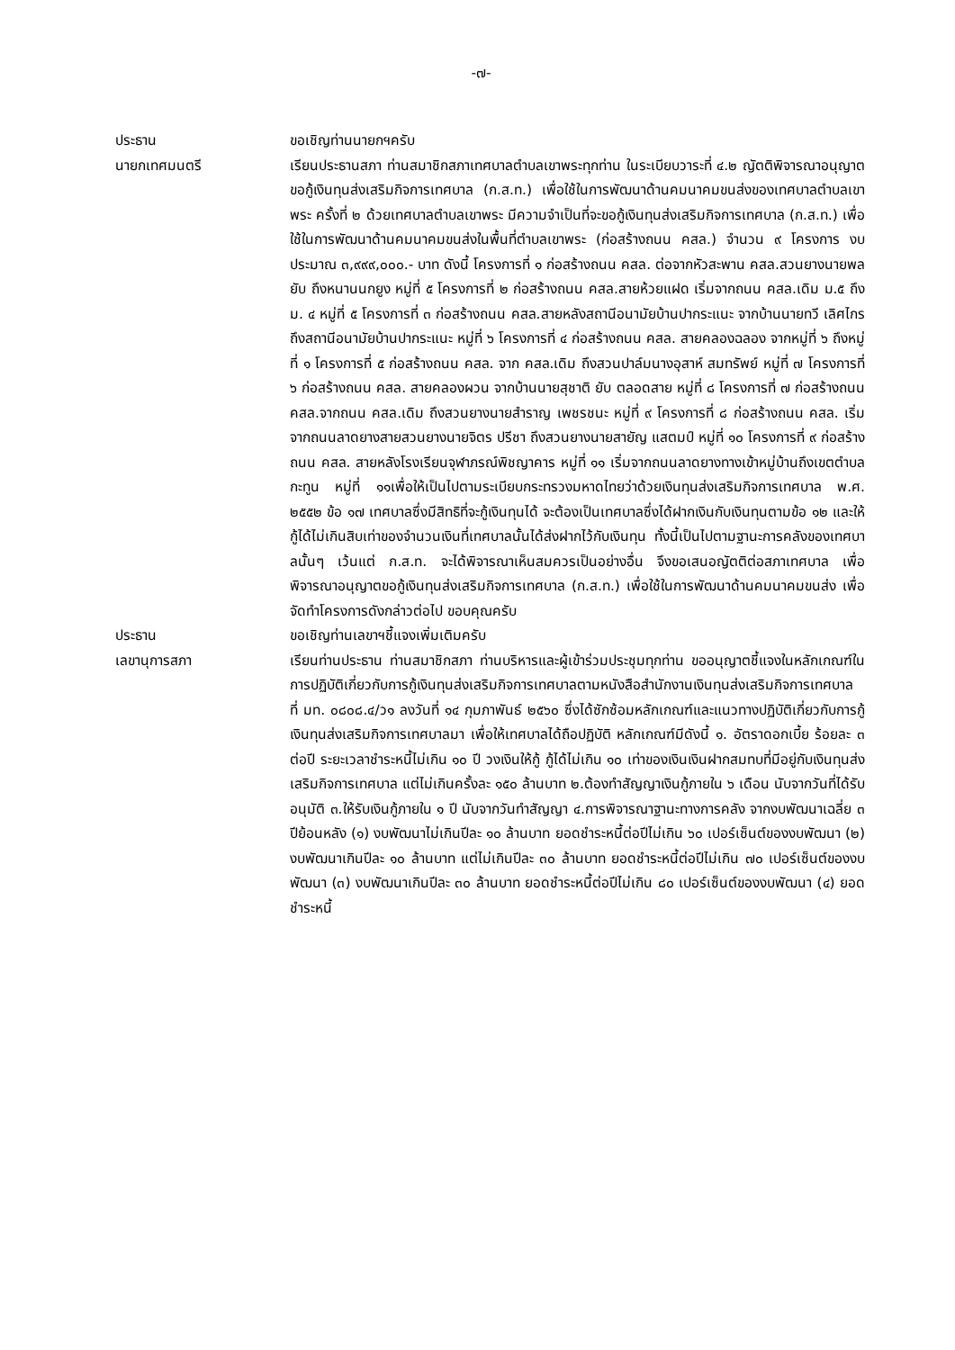-๗-
ประธาน ขอเชิญท่านนายกฯครับ
นายกเทศมนตรี เรียนประธานสภา ท่านสมาชิกสภาเทศบาลตำบลเขาพระทุกท่าน ในระเบียบวาระที่ ๔.๒ ญัตติพิจารณาอนุญาตขอกู้เงินทุนส่งเสริมกิจการเทศบาล (ก.ส.ท.) เพื่อใช้ในการพัฒนาด้านคมนาคมขนส่งของเทศบาลตำบลเขาพระ ครั้งที่ ๒ ด้วยเทศบาลตำบลเขาพระ มีความจำเป็นที่จะขอกู้เงินทุนส่งเสริมกิจการเทศบาล (ก.ส.ท.) เพื่อใช้ในการพัฒนาด้านคมนาคมขนส่งในพื้นที่ตำบลเขาพระ (ก่อสร้างถนน คสล.) จำนวน ๙ โครงการ งบประมาณ ๓,๙๙๙,๐๐๐.- บาท ดังนี้ โครงการที่ ๑ ก่อสร้างถนน คสล. ต่อจากหัวสะพาน คสล.สวนยางนายพล ยับ ถึงหนานนกยูง หมู่ที่ ๕ โครงการที่ ๒ ก่อสร้างถนน คสล.สายห้วยแฝด เริ่มจากถนน คสล.เดิม ม.๕ ถึง ม. ๔ หมู่ที่ ๕ โครงการที่ ๓ ก่อสร้างถนน คสล.สายหลังสถานีอนามัยบ้านปากระแนะ จากบ้านนายทวี เลิศไกร ถึงสถานีอนามัยบ้านปากระแนะ หมู่ที่ ๖ โครงการที่ ๔ ก่อสร้างถนน คสล. สายคลองฉลอง จากหมู่ที่ ๖ ถึงหมู่ที่ ๑ โครงการที่ ๕ ก่อสร้างถนน คสล. จาก คสล.เดิม ถึงสวนปาล์มนางอุสาห์ สมทรัพย์ หมู่ที่ ๗ โครงการที่ ๖ ก่อสร้างถนน คสล. สายคลองผวน จากบ้านนายสุชาติ ยับ ตลอดสาย หมู่ที่ ๘ โครงการที่ ๗ ก่อสร้างถนน คสล.จากถนน คสล.เดิม ถึงสวนยางนายสำราญ เพชรชนะ หมู่ที่ ๙ โครงการที่ ๘ ก่อสร้างถนน คสล. เริ่มจากถนนลาดยางสายสวนยางนายจิตร ปรีชา ถึงสวนยางนายสายัญ แสตมป์ หมู่ที่ ๑๐ โครงการที่ ๙ ก่อสร้างถนน คสล. สายหลังโรงเรียนจุฬาภรณ์พิชญาคาร หมู่ที่ ๑๑ เริ่มจากถนนลาดยางทางเข้าหมู่บ้านถึงเขตตำบลกะทูน หมู่ที่ ๑๑เพื่อให้เป็นไปตามระเบียบกระทรวงมหาดไทยว่าด้วยเงินทุนส่งเสริมกิจการเทศบาล พ.ศ. ๒๕๕๒ ข้อ ๑๗ เทศบาลซึ่งมีสิทธิที่จะกู้เงินทุนได้ จะต้องเป็นเทศบาลซึ่งได้ฝากเงินกับเงินทุนตามข้อ ๑๒ และให้กู้ได้ไม่เกินสิบเท่าของจำนวนเงินที่เทศบาลนั้นได้ส่งฝากไว้กับเงินทุน ทั้งนี้เป็นไปตามฐานะการคลังของเทศบาลนั้นๆ เว้นแต่ ก.ส.ท. จะได้พิจารณาเห็นสมควรเป็นอย่างอื่น จึงขอเสนอญัตติต่อสภาเทศบาล เพื่อพิจารณาอนุญาตขอกู้เงินทุนส่งเสริมกิจการเทศบาล (ก.ส.ท.) เพื่อใช้ในการพัฒนาด้านคมนาคมขนส่ง เพื่อจัดทำโครงการดังกล่าวต่อไป ขอบคุณครับ
ประธาน ขอเชิญท่านเลขาฯชี้แจงเพิ่มเติมครับ
เลขานุการสภา เรียนท่านประธาน ท่านสมาชิกสภา ท่านบริหารและผู้เข้าร่วมประชุมทุกท่าน ขออนุญาตชี้แจงในหลักเกณฑ์ในการปฏิบัติเกี่ยวกับการกู้เงินทุนส่งเสริมกิจการเทศบาลตามหนังสือสำนักงานเงินทุนส่งเสริมกิจการเทศบาล ที่ มท. ๐๘๐๘.๔/ว๑ ลงวันที่ ๑๔ กุมภาพันธ์ ๒๕๖๐ ซึ่งได้ซักซ้อมหลักเกณฑ์และแนวทางปฏิบัติเกี่ยวกับการกู้เงินทุนส่งเสริมกิจการเทศบาลมา เพื่อให้เทศบาลได้ถือปฏิบัติ หลักเกณฑ์มีดังนี้ ๑. อัตราดอกเบี้ย ร้อยละ ๓ ต่อปี ระยะเวลาชำระหนี้ไม่เกิน ๑๐ ปี วงเงินให้กู้ กู้ได้ไม่เกิน ๑๐ เท่าของเงินเงินฝากสมทบที่มีอยู่กับเงินทุนส่งเสริมกิจการเทศบาล แต่ไม่เกินครั้งละ ๑๕๐ ล้านบาท ๒.ต้องทำสัญญาเงินกู้ภายใน ๖ เดือน นับจากวันที่ได้รับอนุมัติ ๓.ให้รับเงินกู้ภายใน ๑ ปี นับจากวันทำสัญญา ๔.การพิจารณาฐานะทางการคลัง จากงบพัฒนาเฉลี่ย ๓ ปีย้อนหลัง (๑) งบพัฒนาไม่เกินปีละ ๑๐ ล้านบาท ยอดชำระหนี้ต่อปีไม่เกิน ๖๐ เปอร์เซ็นต์ของงบพัฒนา (๒) งบพัฒนาเกินปีละ ๑๐ ล้านบาท แต่ไม่เกินปีละ ๓๐ ล้านบาท ยอดชำระหนี้ต่อปีไม่เกิน ๗๐ เปอร์เซ็นต์ของงบพัฒนา (๓) งบพัฒนาเกินปีละ ๓๐ ล้านบาท ยอดชำระหนี้ต่อปีไม่เกิน ๘๐ เปอร์เซ็นต์ของงบพัฒนา (๔) ยอดชำระหนี้